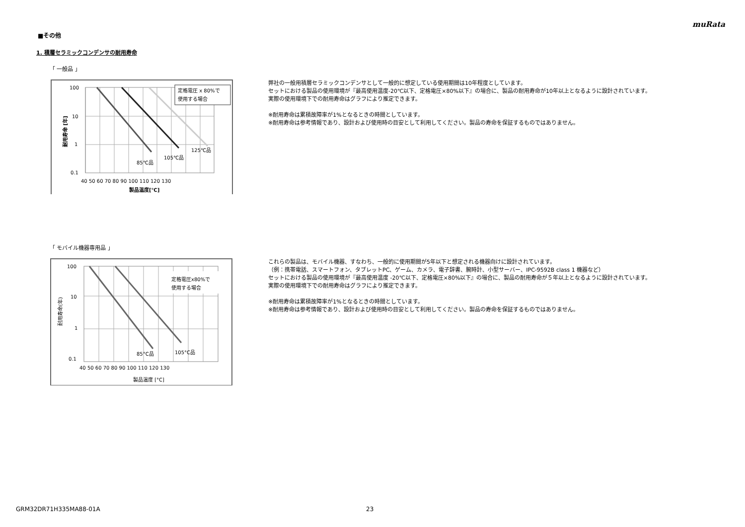muRata
■その他
1. 積層セラミックコンデンサの耐用寿命
「 一般品 」
定格電圧 x 80%で
使用する場合
100
10
1
0.1
125℃品
105℃品
85℃品
40 50 60 70 80 90 100 110 120 130
製品温度[℃]
耐用寿命 [年]
弊社の一般用積層セラミックコンデンサとして一般的に想定している使用期間は10年程度としています。
セットにおける製品の使用環境が『最高使用温度-20℃以下、定格電圧×80%以下』の場合に、製品の耐用寿命が10年以上となるように設計されています。
実際の使用環境下での耐用寿命はグラフにより推定できます。
※耐用寿命は累積故障率が1%となるときの時間としています。
※耐用寿命は参考情報であり、設計および使用時の目安として利用してください。製品の寿命を保証するものではありません。
「 モバイル機器専用品 」
定格電圧x80%で
使用する場合
100
10
1
0.1
85°C品
105°C品
40 50 60 70 80 90 100 110 120 130
製品温度 [°C]
耐用寿命(年)
これらの製品は、モバイル機器、すなわち、一般的に使用期間が5年以下と想定される機器向けに設計されています。
（例：携帯電話、スマートフォン、タブレットPC、ゲーム、カメラ、電子辞書、腕時計、小型サーバー、IPC-9592B class 1 機器など）
セットにおける製品の使用環境が『最高使用温度 -20℃以下、定格電圧×80%以下』の場合に、製品の耐用寿命が５年以上となるように設計されています。
実際の使用環境下での耐用寿命はグラフにより推定できます。
※耐用寿命は累積故障率が1%となるときの時間としています。
※耐用寿命は参考情報であり、設計および使用時の目安として利用してください。製品の寿命を保証するものではありません。
GRM32DR71H335MA88-01A 23